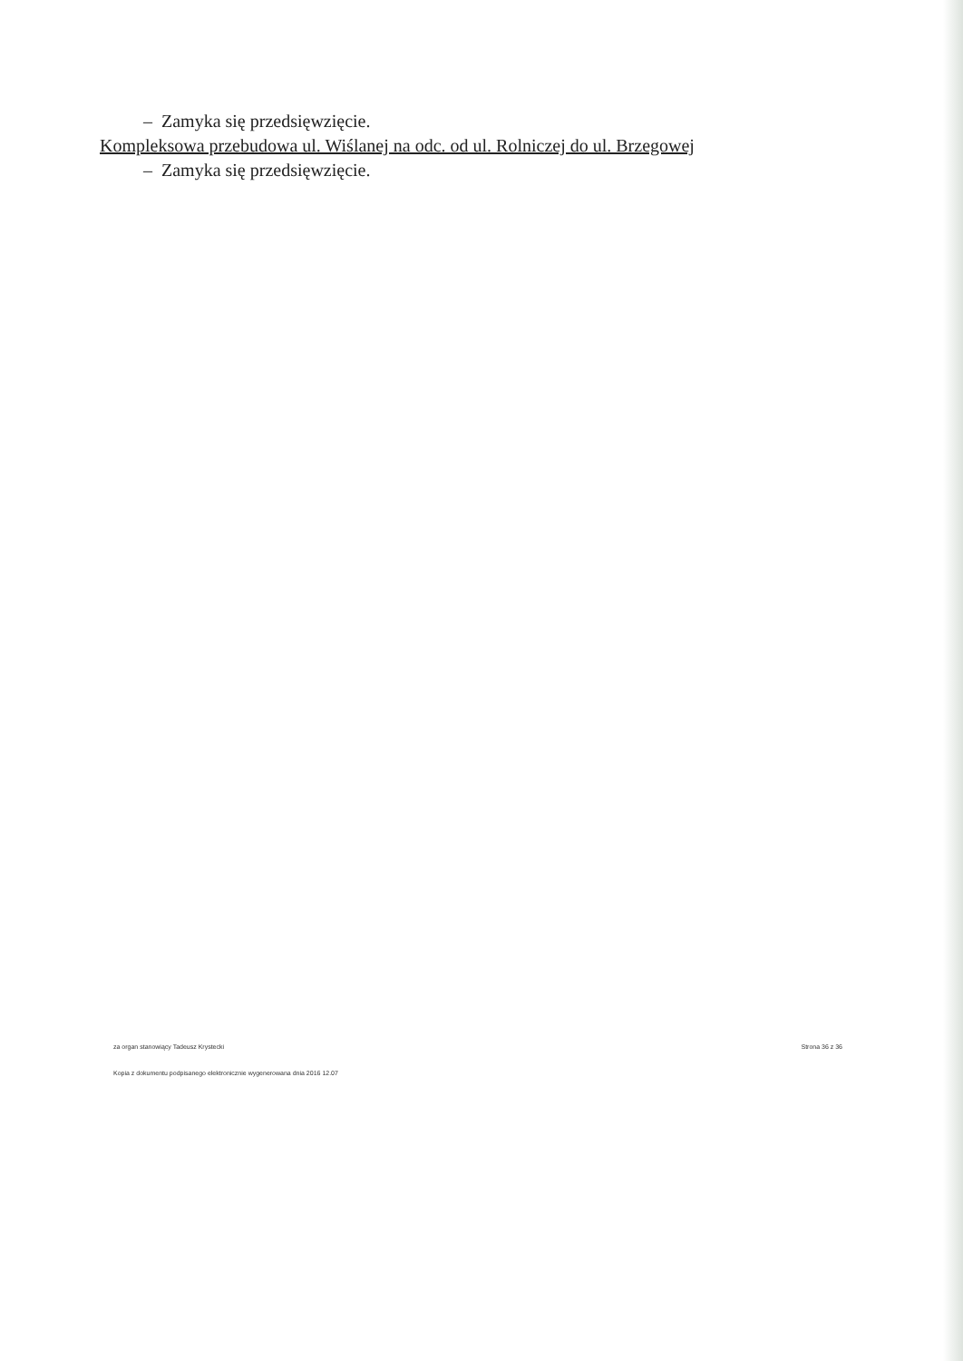– Zamyka się przedsięwzięcie.
Kompleksowa przebudowa ul. Wiślanej na odc. od ul. Rolniczej do ul. Brzegowej
– Zamyka się przedsięwzięcie.
za organ stanowiący Tadeusz Krystecki Strona 36 z 36
Kopia z dokumentu podpisanego elektronicznie wygenerowana dnia 2016 12.07